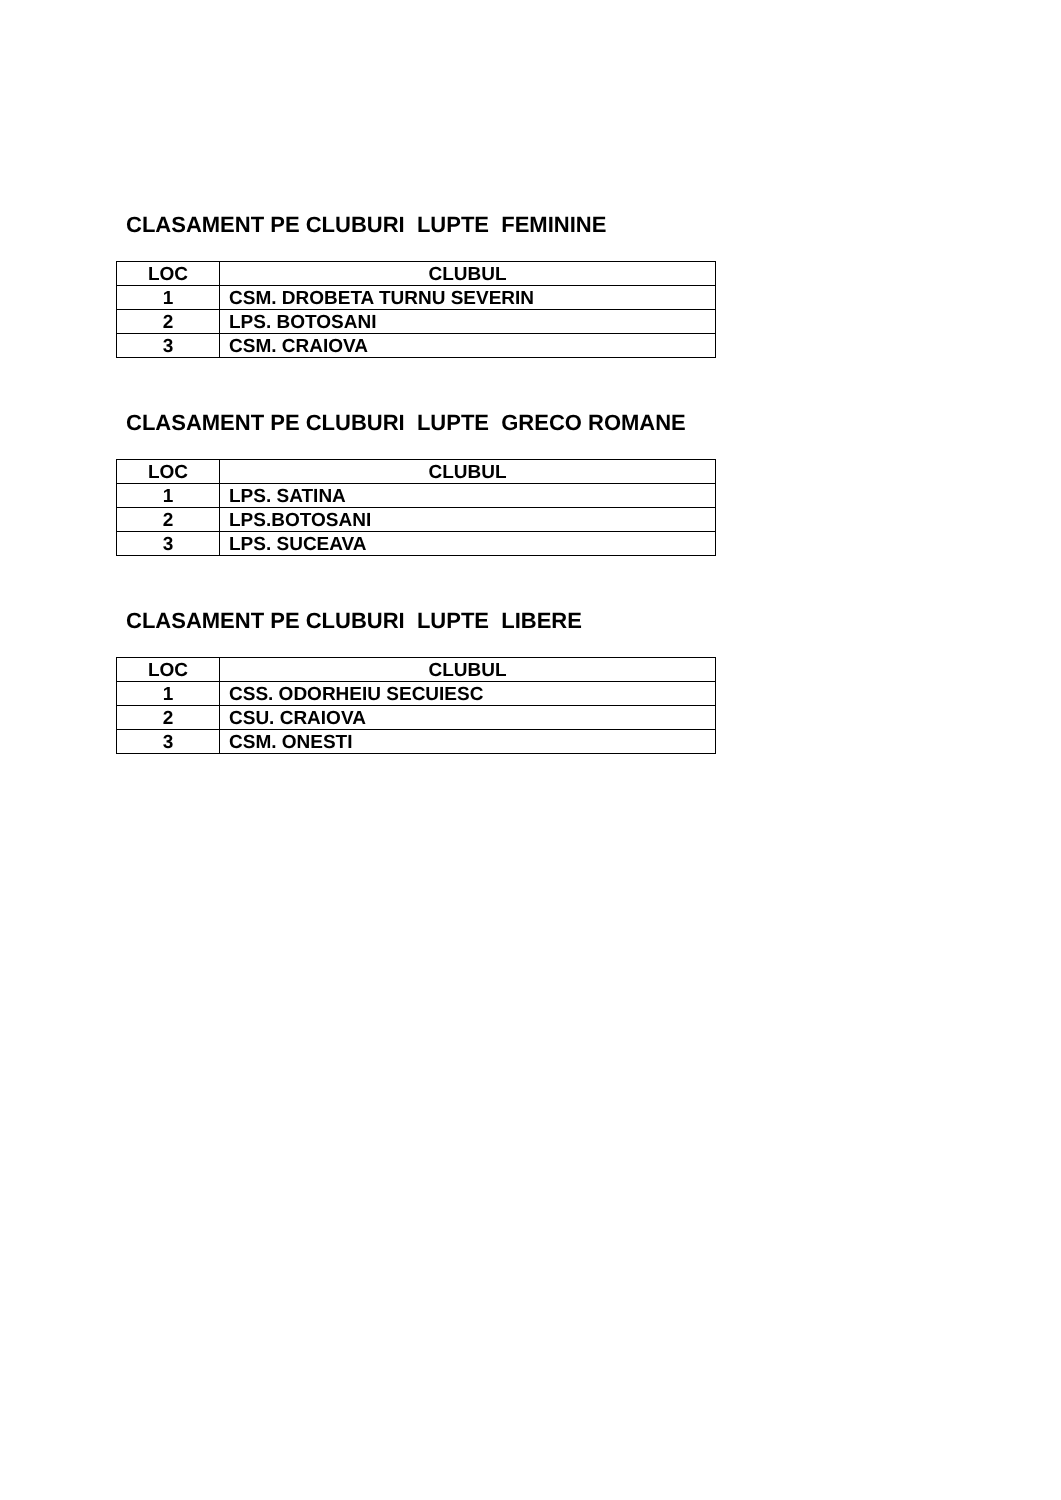CLASAMENT PE CLUBURI LUPTE FEMININE
| LOC | CLUBUL |
| --- | --- |
| 1 | CSM. DROBETA TURNU SEVERIN |
| 2 | LPS. BOTOSANI |
| 3 | CSM. CRAIOVA |
CLASAMENT PE CLUBURI LUPTE GRECO ROMANE
| LOC | CLUBUL |
| --- | --- |
| 1 | LPS. SATINA |
| 2 | LPS.BOTOSANI |
| 3 | LPS. SUCEAVA |
CLASAMENT PE CLUBURI LUPTE LIBERE
| LOC | CLUBUL |
| --- | --- |
| 1 | CSS. ODORHEIU SECUIESC |
| 2 | CSU. CRAIOVA |
| 3 | CSM. ONESTI |